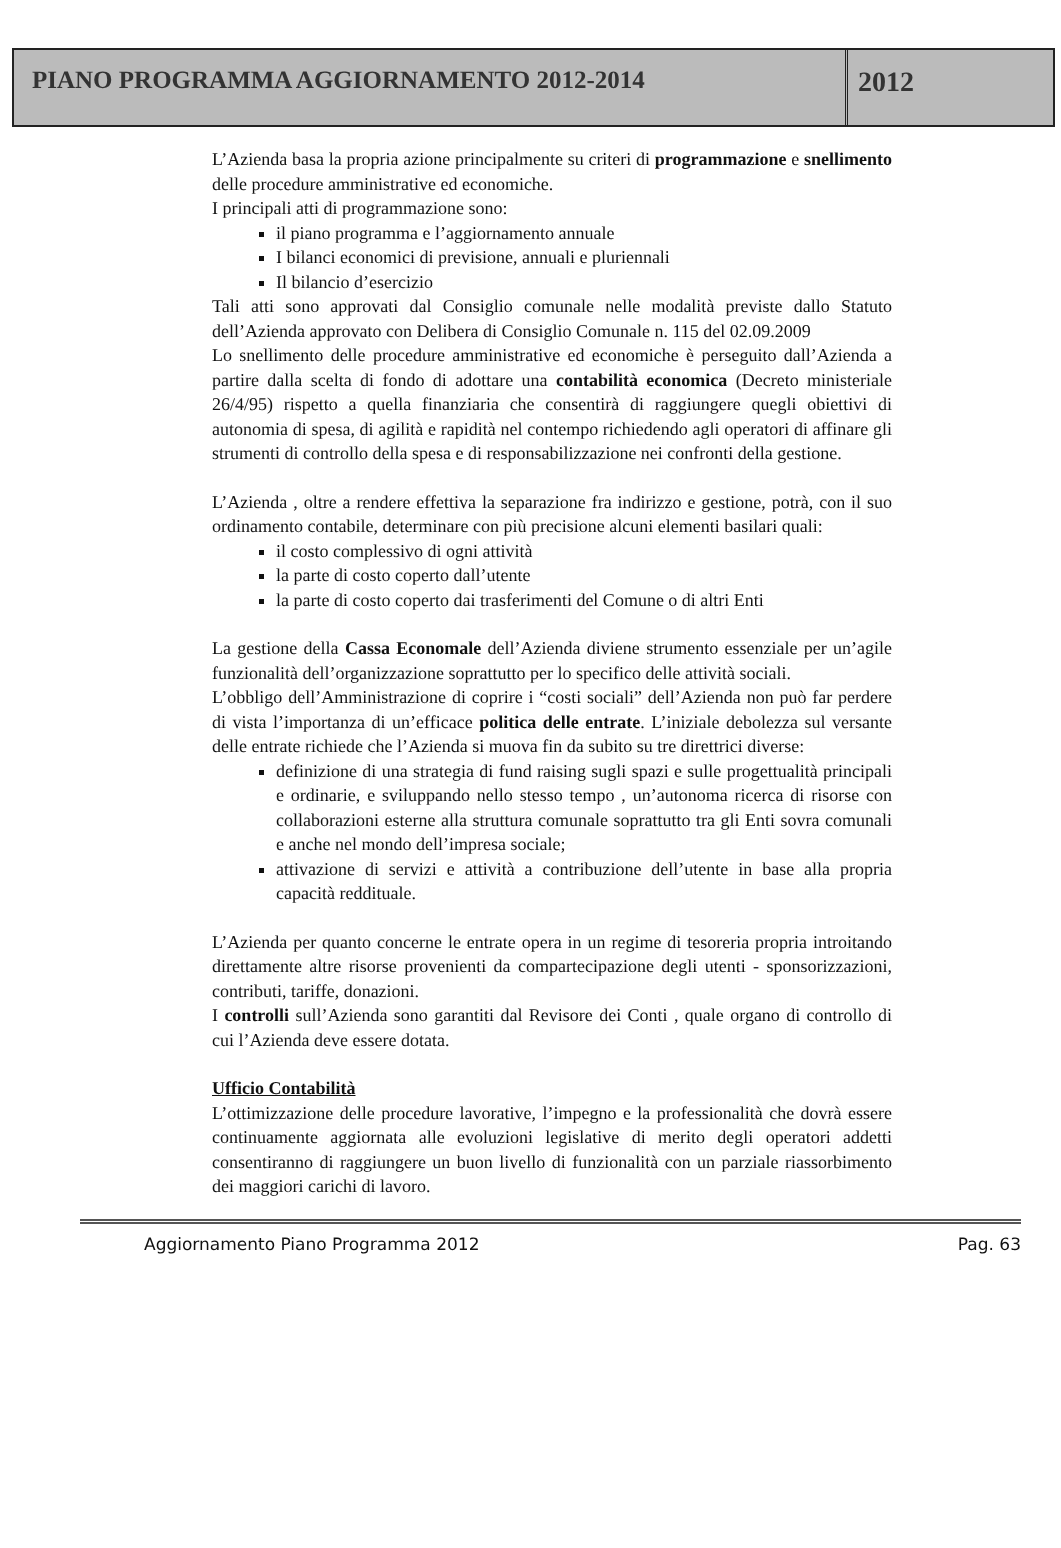PIANO PROGRAMMA AGGIORNAMENTO 2012-2014
2012
L’Azienda basa la propria azione principalmente su criteri di programmazione e snellimento delle procedure amministrative ed economiche.
I principali atti di programmazione sono:
il piano programma e l’aggiornamento annuale
I bilanci economici di previsione, annuali e pluriennali
Il bilancio d’esercizio
Tali atti sono approvati dal Consiglio comunale nelle modalità previste dallo Statuto dell’Azienda approvato con Delibera di Consiglio Comunale n. 115 del 02.09.2009
Lo snellimento delle procedure amministrative ed economiche è perseguito dall’Azienda a partire dalla scelta di fondo di adottare una contabilità economica (Decreto ministeriale 26/4/95) rispetto a quella finanziaria che consentirà di raggiungere quegli obiettivi di autonomia di spesa, di agilità e rapidità nel contempo richiedendo agli operatori di affinare gli strumenti di controllo della spesa e di responsabilizzazione nei confronti della gestione.
L’Azienda , oltre a rendere effettiva la separazione fra indirizzo e gestione, potrà, con il suo ordinamento contabile, determinare con più precisione alcuni elementi basilari quali:
il costo complessivo di ogni attività
la parte di costo coperto dall’utente
la parte di costo coperto dai trasferimenti del Comune o di altri Enti
La gestione della Cassa Economale dell’Azienda diviene strumento essenziale per un’agile funzionalità dell’organizzazione soprattutto per lo specifico delle attività sociali.
L’obbligo dell’Amministrazione di coprire i “costi sociali” dell’Azienda non può far perdere di vista l’importanza di un’efficace politica delle entrate. L’iniziale debolezza sul versante delle entrate richiede che l’Azienda si muova fin da subito su tre direttrici diverse:
definizione di una strategia di fund raising sugli spazi e sulle progettualità principali e ordinarie, e sviluppando nello stesso tempo , un’autonoma ricerca di risorse con collaborazioni esterne alla struttura comunale soprattutto tra gli Enti sovra comunali e anche nel mondo dell’impresa sociale;
attivazione di servizi e attività a contribuzione dell’utente in base alla propria capacità reddituale.
L’Azienda per quanto concerne le entrate opera in un regime di tesoreria propria introitando direttamente altre risorse provenienti da compartecipazione degli utenti - sponsorizzazioni, contributi, tariffe, donazioni.
I controlli sull’Azienda sono garantiti dal Revisore dei Conti , quale organo di controllo di cui l’Azienda deve essere dotata.
Ufficio Contabilità
L’ottimizzazione delle procedure lavorative, l’impegno e la professionalità che dovrà essere continuamente aggiornata alle evoluzioni legislative di merito degli operatori addetti consentiranno di raggiungere un buon livello di funzionalità con un parziale riassorbimento dei maggiori carichi di lavoro.
Aggiornamento Piano Programma 2012 Pag. 63